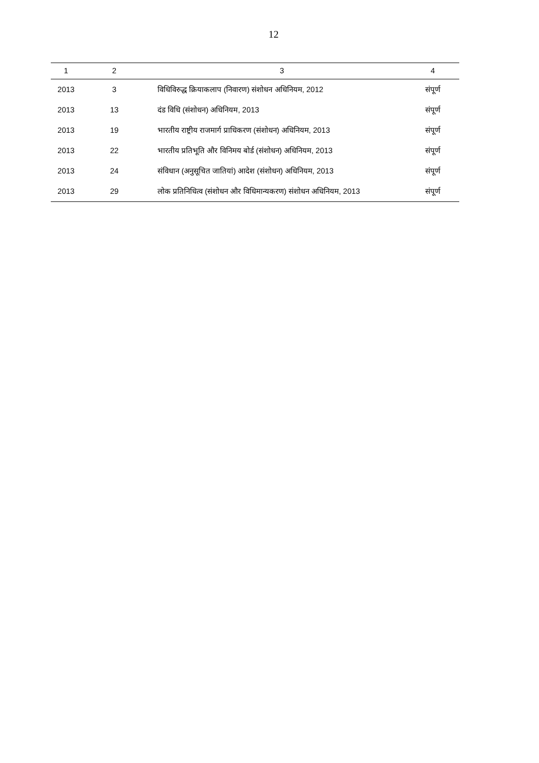12
| 1 | 2 | 3 | 4 |
| --- | --- | --- | --- |
| 2013 | 3 | विधिविरुद्ध क्रियाकलाप (निवारण) संशोधन अधिनियम, 2012 | संपूर्ण |
| 2013 | 13 | दंड विधि (संशोधन) अधिनियम, 2013 | संपूर्ण |
| 2013 | 19 | भारतीय राष्ट्रीय राजमार्ग प्राधिकरण (संशोधन) अधिनियम, 2013 | संपूर्ण |
| 2013 | 22 | भारतीय प्रतिभूति और विनिमय बोर्ड (संशोधन) अधिनियम, 2013 | संपूर्ण |
| 2013 | 24 | संविधान (अनुसूचित जातियां) आदेश (संशोधन) अधिनियम, 2013 | संपूर्ण |
| 2013 | 29 | लोक प्रतिनिधित्व (संशोधन और विधिमान्यकरण) संशोधन अधिनियम, 2013 | संपूर्ण |